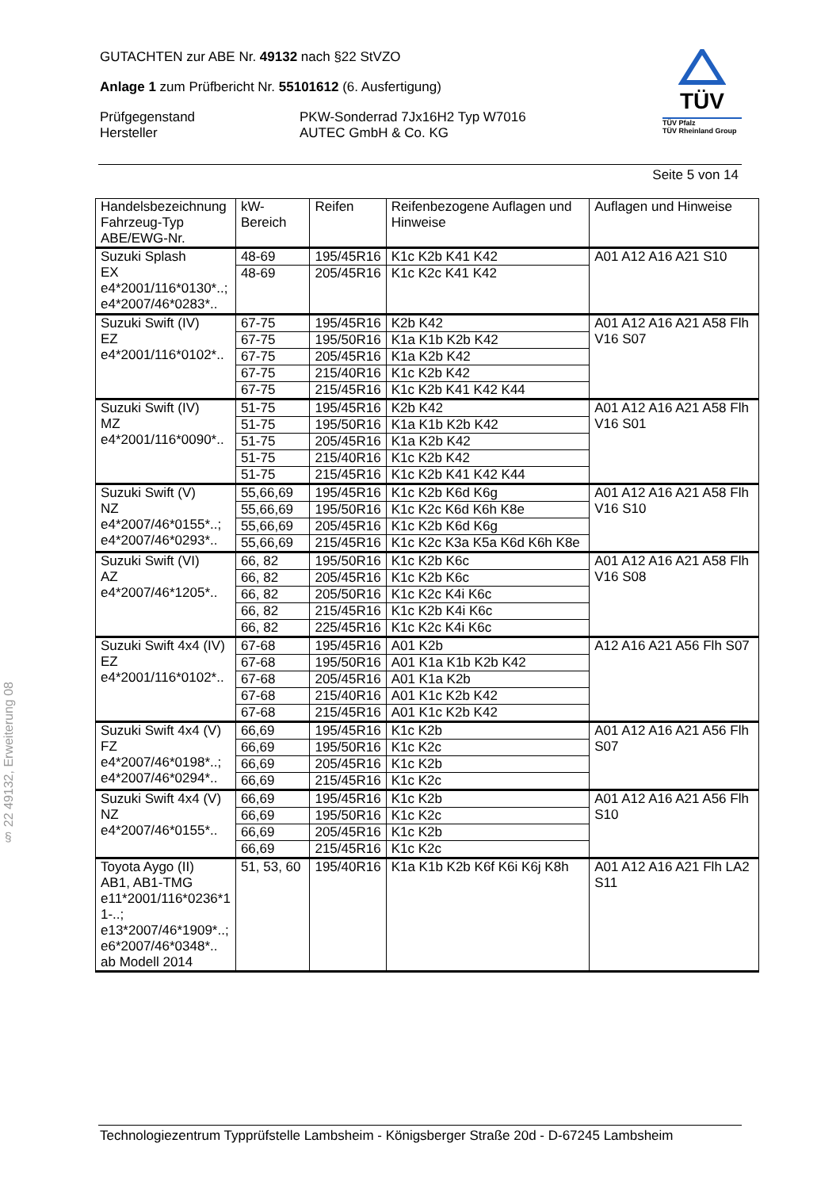GUTACHTEN zur ABE Nr. 49132 nach §22 StVZO
Anlage 1 zum Prüfbericht Nr. 55101612 (6. Ausfertigung)
Prüfgegenstand
Hersteller
PKW-Sonderrad 7Jx16H2 Typ W7016
AUTEC GmbH & Co. KG
TÜV
TÜV Pfalz
TÜV Rheinland Group
Seite 5 von 14
| Handelsbezeichnung Fahrzeug-Typ ABE/EWG-Nr. | kW-Bereich | Reifen | Reifenbezogene Auflagen und Hinweise | Auflagen und Hinweise |
| --- | --- | --- | --- | --- |
| Suzuki Splash EX e4*2001/116*0130*..; e4*2007/46*0283*.. | 48-69 | 195/45R16 | K1c K2b K41 K42 | A01 A12 A16 A21 S10 |
| | 48-69 | 205/45R16 | K1c K2c K41 K42 | |
| Suzuki Swift (IV) EZ e4*2001/116*0102*.. | 67-75 | 195/45R16 | K2b K42 | A01 A12 A16 A21 A58 Flh V16 S07 |
| | 67-75 | 195/50R16 | K1a K1b K2b K42 | |
| | 67-75 | 205/45R16 | K1a K2b K42 | |
| | 67-75 | 215/40R16 | K1c K2b K42 | |
| | 67-75 | 215/45R16 | K1c K2b K41 K42 K44 | |
| Suzuki Swift (IV) MZ e4*2001/116*0090*.. | 51-75 | 195/45R16 | K2b K42 | A01 A12 A16 A21 A58 Flh V16 S01 |
| | 51-75 | 195/50R16 | K1a K1b K2b K42 | |
| | 51-75 | 205/45R16 | K1a K2b K42 | |
| | 51-75 | 215/40R16 | K1c K2b K42 | |
| | 51-75 | 215/45R16 | K1c K2b K41 K42 K44 | |
| Suzuki Swift (V) NZ e4*2007/46*0155*..; e4*2007/46*0293*.. | 55,66,69 | 195/45R16 | K1c K2b K6d K6g | A01 A12 A16 A21 A58 Flh V16 S10 |
| | 55,66,69 | 195/50R16 | K1c K2c K6d K6h K8e | |
| | 55,66,69 | 205/45R16 | K1c K2b K6d K6g | |
| | 55,66,69 | 215/45R16 | K1c K2c K3a K5a K6d K6h K8e | |
| Suzuki Swift (VI) AZ e4*2007/46*1205*.. | 66, 82 | 195/50R16 | K1c K2b K6c | A01 A12 A16 A21 A58 Flh V16 S08 |
| | 66, 82 | 205/45R16 | K1c K2b K6c | |
| | 66, 82 | 205/50R16 | K1c K2c K4i K6c | |
| | 66, 82 | 215/45R16 | K1c K2b K4i K6c | |
| | 66, 82 | 225/45R16 | K1c K2c K4i K6c | |
| Suzuki Swift 4x4 (IV) EZ e4*2001/116*0102*.. | 67-68 | 195/45R16 | A01 K2b | A12 A16 A21 A56 Flh S07 |
| | 67-68 | 195/50R16 | A01 K1a K1b K2b K42 | |
| | 67-68 | 205/45R16 | A01 K1a K2b | |
| | 67-68 | 215/40R16 | A01 K1c K2b K42 | |
| | 67-68 | 215/45R16 | A01 K1c K2b K42 | |
| Suzuki Swift 4x4 (V) FZ e4*2007/46*0198*..; e4*2007/46*0294*.. | 66,69 | 195/45R16 | K1c K2b | A01 A12 A16 A21 A56 Flh S07 |
| | 66,69 | 195/50R16 | K1c K2c | |
| | 66,69 | 205/45R16 | K1c K2b | |
| | 66,69 | 215/45R16 | K1c K2c | |
| Suzuki Swift 4x4 (V) NZ e4*2007/46*0155*.. | 66,69 | 195/45R16 | K1c K2b | A01 A12 A16 A21 A56 Flh S10 |
| | 66,69 | 195/50R16 | K1c K2c | |
| | 66,69 | 205/45R16 | K1c K2b | |
| | 66,69 | 215/45R16 | K1c K2c | |
| Toyota Aygo (II) AB1, AB1-TMG e11*2001/116*0236*1 1-..; e13*2007/46*1909*..; e6*2007/46*0348*.. ab Modell 2014 | 51, 53, 60 | 195/40R16 | K1a K1b K2b K6f K6i K6j K8h | A01 A12 A16 A21 Flh LA2 S11 |
§ 22 49132, Erweiterung 08
Technologiezentrum Typprüfstelle Lambsheim - Königsberger Straße 20d - D-67245 Lambsheim